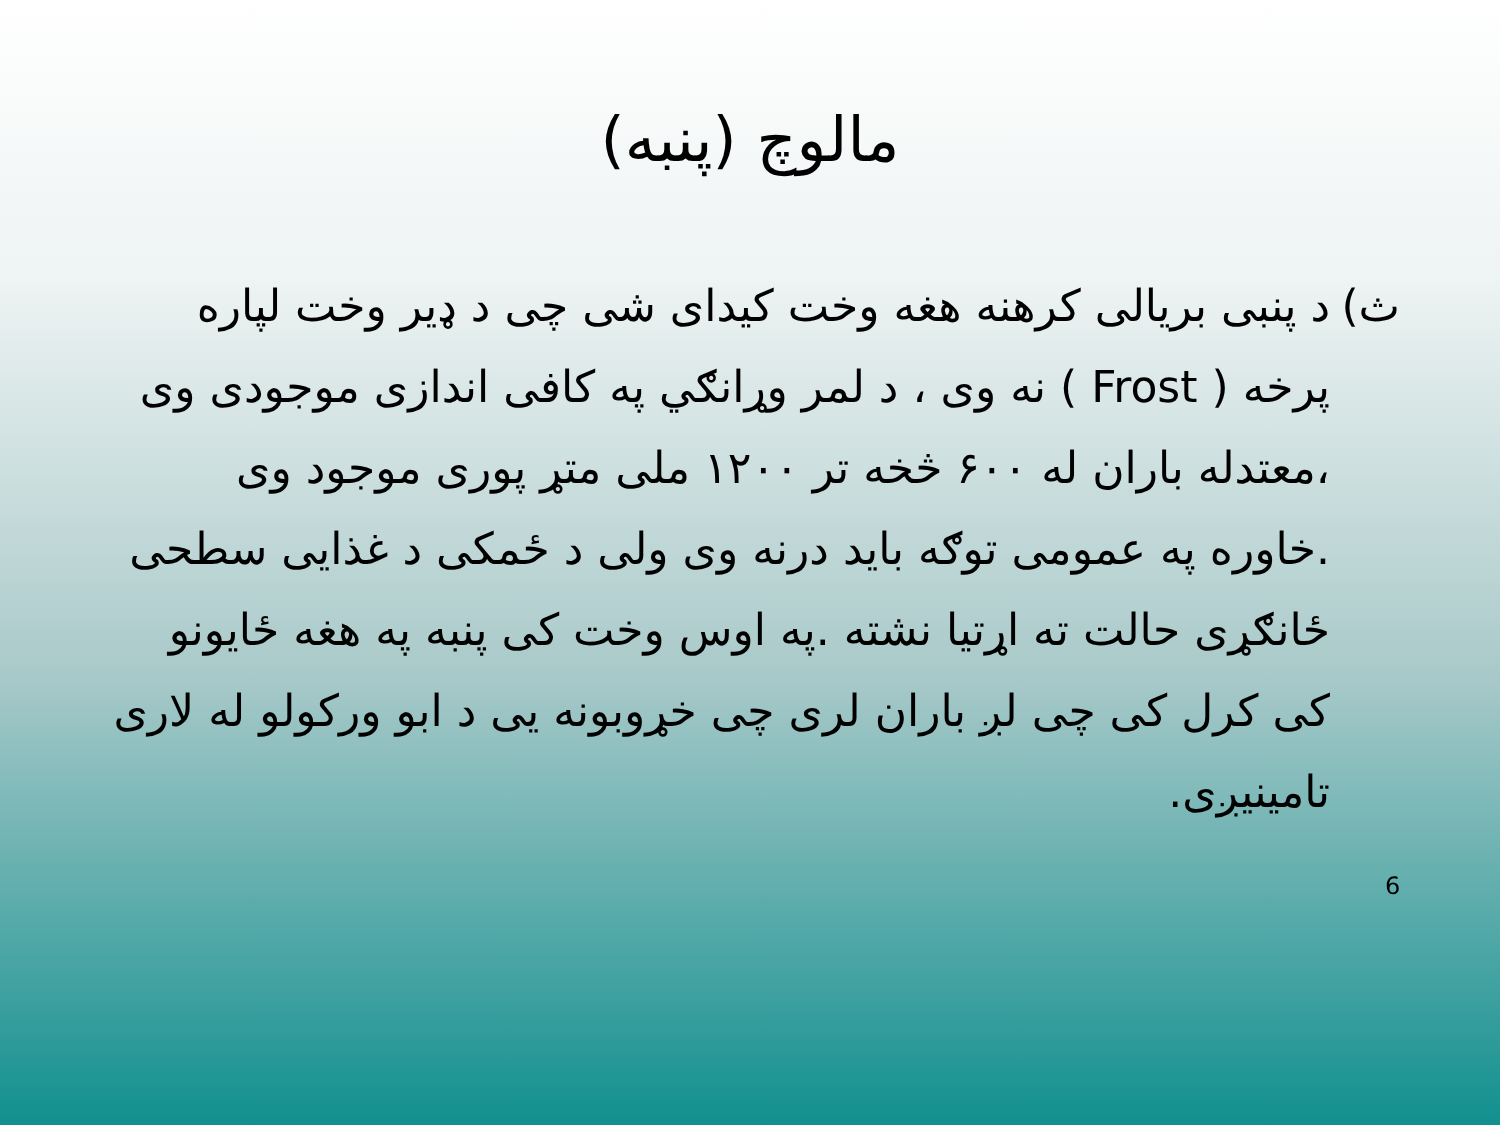مالوچ (پنبه)
ث) د پنبی بریالی کرهنه هغه وخت کیدای شی چی د ډیر وخت لپاره پرخه ( Frost ) نه وی ، د لمر وړانګي په کافی اندازی موجودی وی ،معتدله باران له ۶۰۰ څخه تر ۱۲۰۰ ملی متړ پوری موجود وی .خاوره په عمومی توګه باید درنه وی ولی د ځمکی د غذایی سطحی ځانګړی حالت ته اړتیا نشته .په اوس وخت کی پنبه په هغه ځایونو کی کرل کی چی لږ باران لری چی خړوبونه یی د ابو ورکولو له لاری تامینیږی.
6